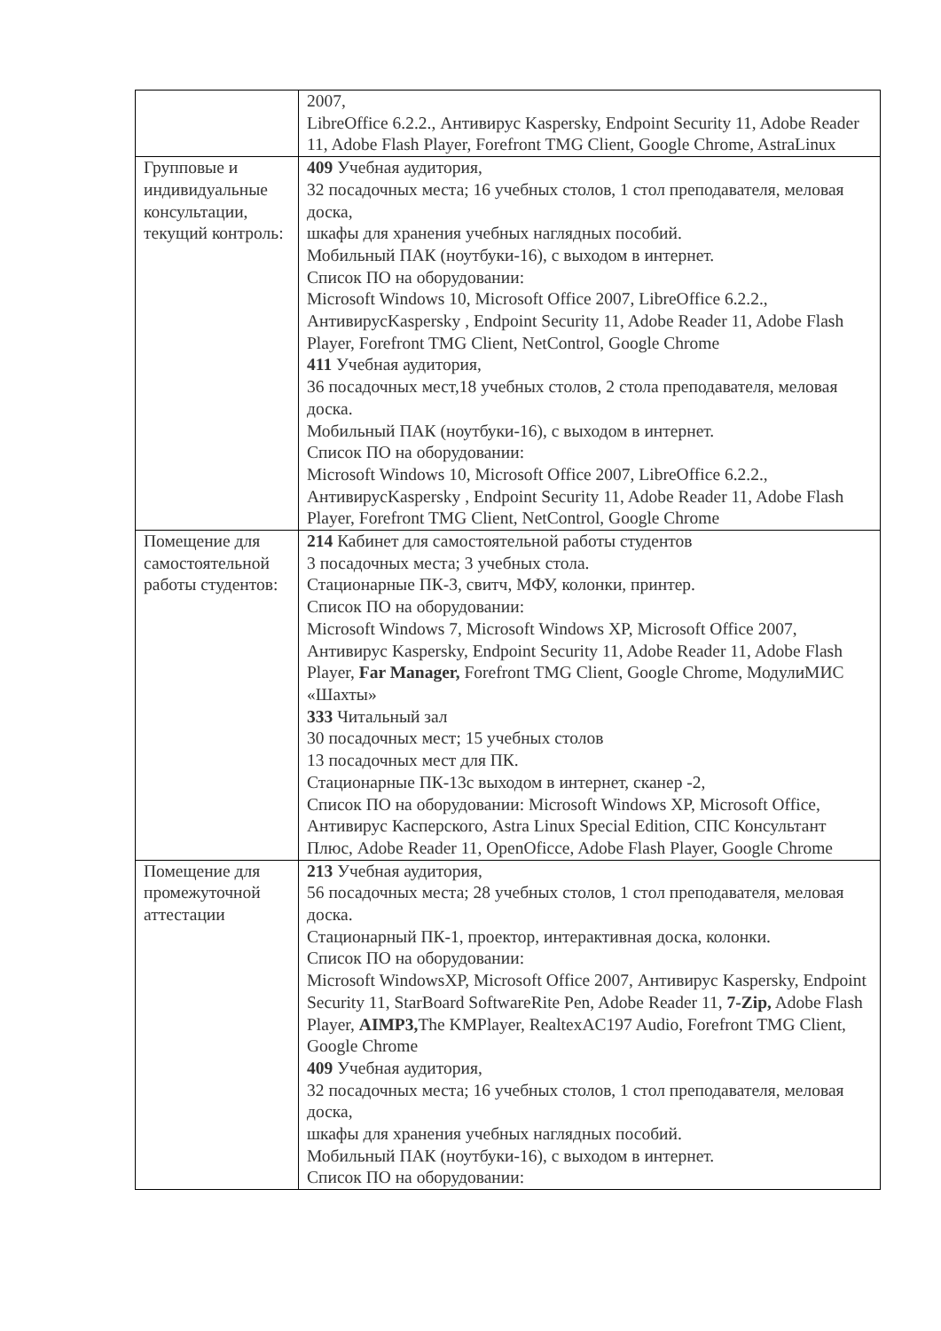| | 2007, LibreOffice 6.2.2., Антивирус Kaspersky, Endpoint Security 11, Adobe Reader 11, Adobe Flash Player, Forefront TMG Client, Google Chrome, AstraLinux |
| Групповые и индивидуальные консультации, текущий контроль: | 409 Учебная аудитория, 32 посадочных места; 16 учебных столов, 1 стол преподавателя, меловая доска, шкафы для хранения учебных наглядных пособий. Мобильный ПАК (ноутбуки-16), с выходом в интернет. Список ПО на оборудовании: Microsoft Windows 10, Microsoft Office 2007, LibreOffice 6.2.2., АнтивирусKaspersky , Endpoint Security 11, Adobe Reader 11, Adobe Flash Player, Forefront TMG Client, NetControl, Google Chrome 411 Учебная аудитория, 36 посадочных мест,18 учебных столов, 2 стола преподавателя, меловая доска. Мобильный ПАК (ноутбуки-16), с выходом в интернет. Список ПО на оборудовании: Microsoft Windows 10, Microsoft Office 2007, LibreOffice 6.2.2., АнтивирусKaspersky , Endpoint Security 11, Adobe Reader 11, Adobe Flash Player, Forefront TMG Client, NetControl, Google Chrome |
| Помещение для самостоятельной работы студентов: | 214 Кабинет для самостоятельной работы студентов 3 посадочных места; 3 учебных стола. Стационарные ПК-3, свитч, МФУ, колонки, принтер. Список ПО на оборудовании: Microsoft Windows 7, Microsoft Windows XP, Microsoft Office 2007, Антивирус Kaspersky, Endpoint Security 11, Adobe Reader 11, Adobe Flash Player, Far Manager, Forefront TMG Client, Google Chrome, МодулиМИС «Шахты» 333 Читальный зал 30 посадочных мест; 15 учебных столов 13 посадочных мест для ПК. Стационарные ПК-13с выходом в интернет, сканер -2, Список ПО на оборудовании: Microsoft Windows XP, Microsoft Office, Антивирус Касперского, Astra Linux Special Edition, СПС Консультант Плюс, Adobe Reader 11, OpenOficce, Adobe Flash Player, Google Chrome |
| Помещение для промежуточной аттестации | 213 Учебная аудитория, 56 посадочных места; 28 учебных столов, 1 стол преподавателя, меловая доска. Стационарный ПК-1, проектор, интерактивная доска, колонки. Список ПО на оборудовании: Microsoft WindowsXP, Microsoft Office 2007, Антивирус Kaspersky, Endpoint Security 11, StarBoard SoftwareRite Pen, Adobe Reader 11, 7-Zip, Adobe Flash Player, AIMP3, The KMPlayer, RealtexAC197 Audio, Forefront TMG Client, Google Chrome 409 Учебная аудитория, 32 посадочных места; 16 учебных столов, 1 стол преподавателя, меловая доска, шкафы для хранения учебных наглядных пособий. Мобильный ПАК (ноутбуки-16), с выходом в интернет. Список ПО на оборудовании: |